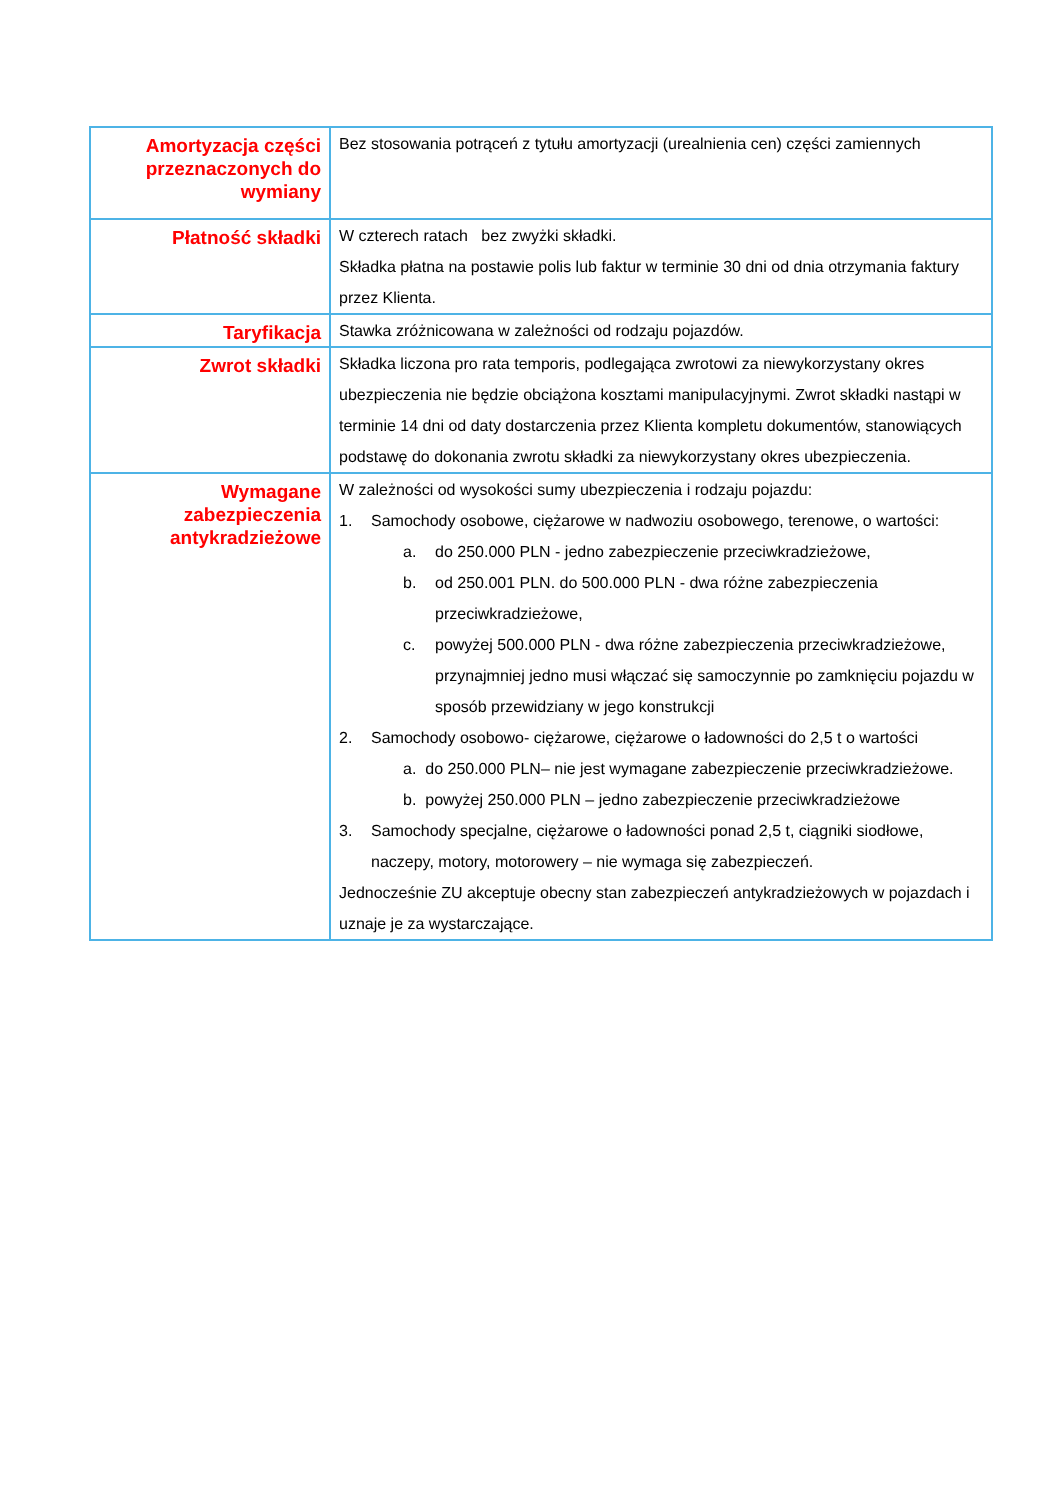| Amortyzacja części przeznaczonych do wymiany | Bez stosowania potrąceń z tytułu amortyzacji (urealnienia cen) części zamiennych |
| Płatność składki | W czterech ratach bez zwyżki składki. Składka płatna na postawie polis lub faktur w terminie 30 dni od dnia otrzymania faktury przez Klienta. |
| Taryfikacja | Stawka zróżnicowana w zależności od rodzaju pojazdów. |
| Zwrot składki | Składka liczona pro rata temporis, podlegająca zwrotowi za niewykorzystany okres ubezpieczenia nie będzie obciążona kosztami manipulacyjnymi. Zwrot składki nastąpi w terminie 14 dni od daty dostarczenia przez Klienta kompletu dokumentów, stanowiących podstawę do dokonania zwrotu składki za niewykorzystany okres ubezpieczenia. |
| Wymagane zabezpieczenia antykradzieżowe | W zależności od wysokości sumy ubezpieczenia i rodzaju pojazdu: 1. Samochody osobowe, ciężarowe w nadwoziu osobowego, terenowe, o wartości: a. do 250.000 PLN - jedno zabezpieczenie przeciwkradzieżowe, b. od 250.001 PLN. do 500.000 PLN - dwa różne zabezpieczenia przeciwkradzieżowe, c. powyżej 500.000 PLN - dwa różne zabezpieczenia przeciwkradzieżowe, przynajmniej jedno musi włączać się samoczynnie po zamknięciu pojazdu w sposób przewidziany w jego konstrukcji 2. Samochody osobowo- ciężarowe, ciężarowe o ładowności do 2,5 t o wartości a. do 250.000 PLN– nie jest wymagane zabezpieczenie przeciwkradzieżowe. b. powyżej 250.000 PLN – jedno zabezpieczenie przeciwkradzieżowe 3. Samochody specjalne, ciężarowe o ładowności ponad 2,5 t, ciągniki siodłowe, naczepy, motory, motorowery – nie wymaga się zabezpieczeń. Jednocześnie ZU akceptuje obecny stan zabezpieczeń antykradzieżowych w pojazdach i uznaje je za wystarczające. |